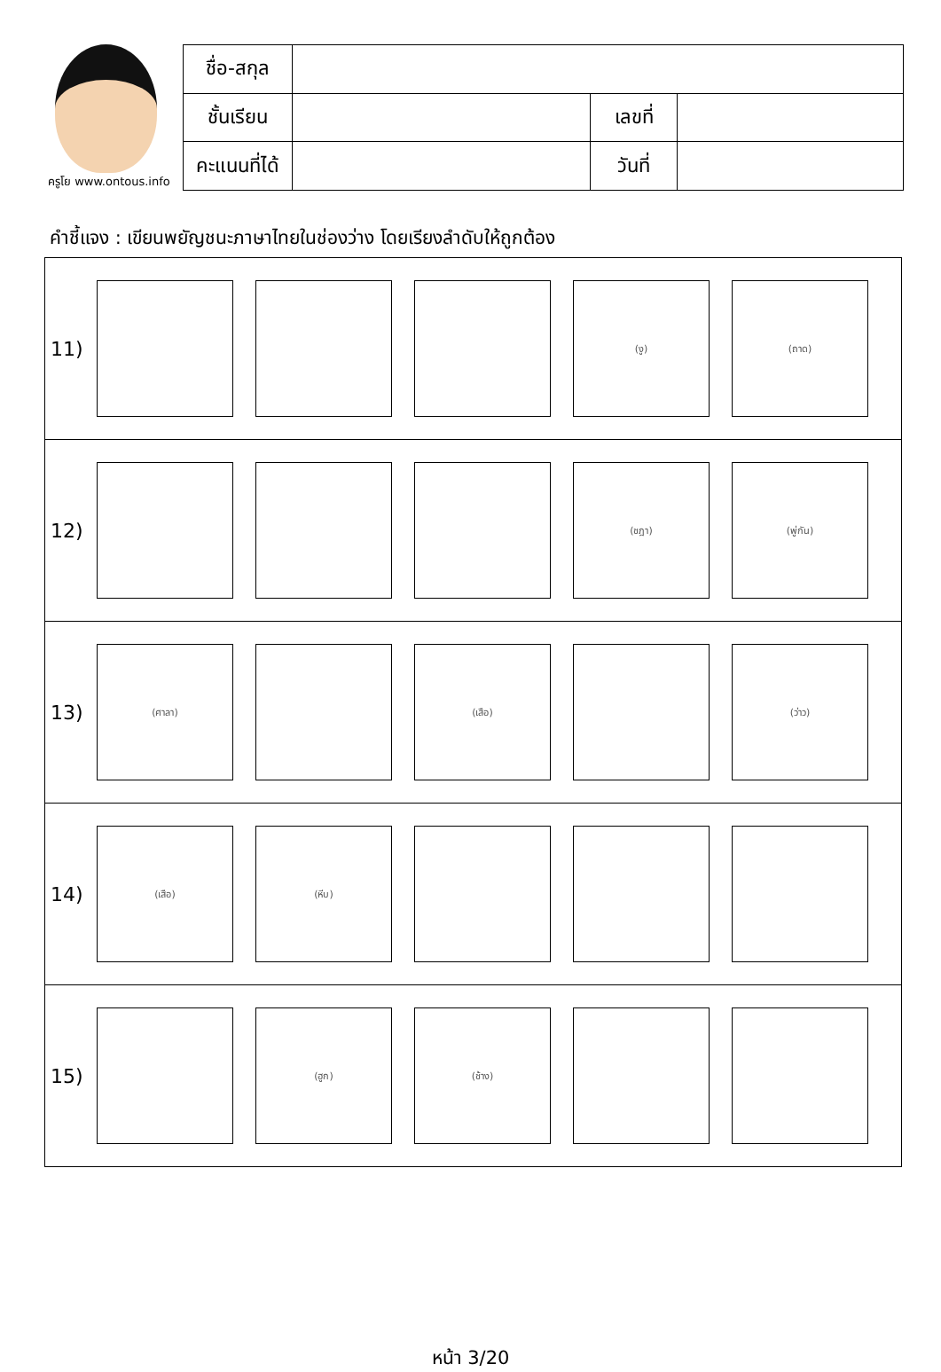ครูโย www.ontous.info
| ชื่อ-สกุล | | | |
| ชั้นเรียน | | เลขที่ | |
| คะแนนที่ได้ | | วันที่ | |
คำชี้แจง : เขียนพยัญชนะภาษาไทยในช่องว่าง โดยเรียงลำดับให้ถูกต้อง
| 11) | (งู) (ถาด) |
| 12) | (ชฎา) (พู่กัน) |
| 13) | (ศาลา) (เสือ) (ว่าว) |
| 14) | (เสือ) (หีบ) |
| 15) | (ฮูก) (ช้าง) |
หน้า 3/20